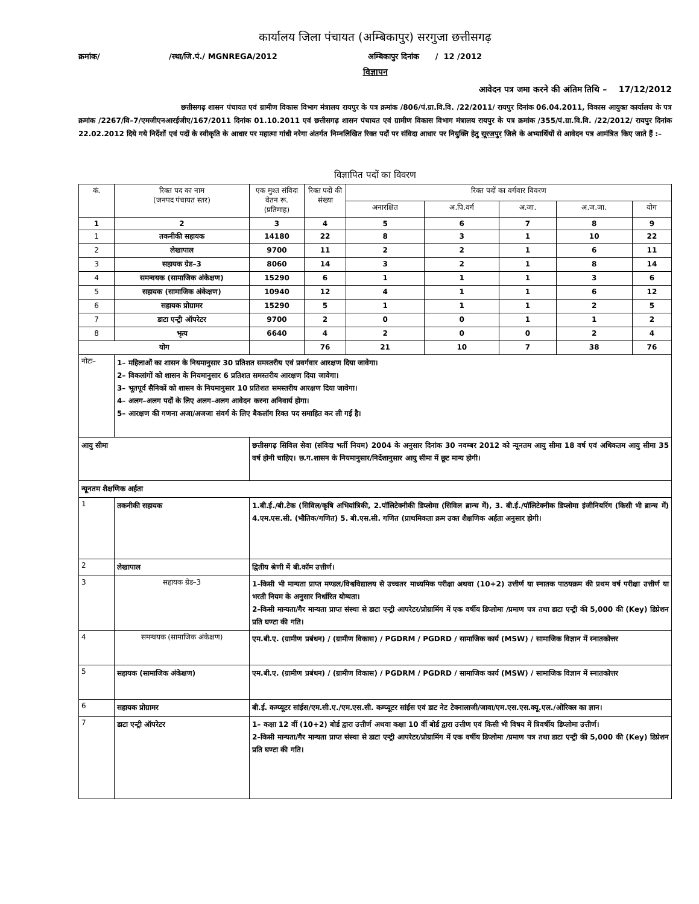कार्यालय जिला पंचायत (अम्बिकापुर) सरगुजा छत्तीसगढ़
क्रमांक/ /स्था/जि.पं./ MGNREGA/2012 अम्बिकापुर दिनांक / 12 /2012
विज्ञापन
आवेदन पत्र जमा करने की अंतिम तिथि – 17/12/2012
छत्तीसगढ़ शासन पंचायत एवं ग्रामीण विकास विभाग मंत्रालय रायपुर के पत्र क्रमांक /806/पं.ग्रा.वि.वि. /22/2011/ रायपुर दिनांक 06.04.2011, विकास आयुक्त कार्यालय के पत्र क्रमांक /2267/वि–7/एमजीएनआरईजीए/167/2011 दिनांक 01.10.2011 एवं छत्तीसगढ़ शासन पंचायत एवं ग्रामीण विकास विभाग मंत्रालय रायपुर के पत्र क्रमांक /355/पं.ग्रा.वि.वि. /22/2012/ रायपुर दिनांक 22.02.2012 दिये गये निर्देशों एवं पदों के स्वीकृति के आधार पर महात्मा गांधी नरेगा अंतर्गत निम्नलिखित रिक्त पदों पर संविदा आधार पर नियुक्ति हेतु सूरजपुर जिले के अभ्यार्थियों से आवेदन पत्र आमंत्रित किए जाते हैं :–
विज्ञापित पदों का विवरण
| कं. | रिक्त पद का नाम (जनपद पंचायत स्तर) | एक मुश्त संविदा वेतन रू. (प्रतिमाह) | रिक्त पदों की संख्या | रिक्त पदों का वर्गवार विवरण | | | | |
| --- | --- | --- | --- | --- | --- | --- | --- | --- |
| | | | | अनारक्षित | अ.पि.वर्ग | अ.जा. | अ.ज.जा. | योग |
| 1 | 2 | 3 | 4 | 5 | 6 | 7 | 8 | 9 |
| 1 | तकनीकी सहायक | 14180 | 22 | 8 | 3 | 1 | 10 | 22 |
| 2 | लेखापाल | 9700 | 11 | 2 | 2 | 1 | 6 | 11 |
| 3 | सहायक ग्रेड–3 | 8060 | 14 | 3 | 2 | 1 | 8 | 14 |
| 4 | समन्वयक (सामाजिक अंकेक्षण) | 15290 | 6 | 1 | 1 | 1 | 3 | 6 |
| 5 | सहायक (सामाजिक अंकेक्षण) | 10940 | 12 | 4 | 1 | 1 | 6 | 12 |
| 6 | सहायक प्रोग्रामर | 15290 | 5 | 1 | 1 | 1 | 2 | 5 |
| 7 | डाटा एन्ट्री ऑपरेटर | 9700 | 2 | 0 | 0 | 1 | 1 | 2 |
| 8 | भृत्य | 6640 | 4 | 2 | 0 | 0 | 2 | 4 |
| योग | | | 76 | 21 | 10 | 7 | 38 | 76 |
| नोटः– | 1– महिलाओं का शासन के नियमानुसार 30 प्रतिशत समस्तरीय एवं प्रवर्गवार आरक्षण दिया जावेगा। 2– विकलांगों को शासन के नियमानुसार 6 प्रतिशत समस्तरीय आरक्षण दिया जावेगा। 3– भूतपूर्व सैनिकों को शासन के नियमानुसार 10 प्रतिशत समस्तरीय आरक्षण दिया जावेगा। 4– अलग–अलग पदों के लिए अलग–अलग आवेदन करना अनिवार्य होगा। 5– आरक्षण की गणना अजा/अजजा संवर्ग के लिए बैकलॉग रिक्त पद समाहित कर ली गई है। | | | | | | | |
| आयु सीमा | | छत्तीसगढ़ सिविल सेवा (संविदा भर्ती नियम) 2004 के अनुसार दिनांक 30 नवम्बर 2012 को न्यूनतम आयु सीमा 18 वर्ष एवं अधिकतम आयु सीमा 35 वर्ष होनी चाहिए। छ.ग.शासन के नियमानुसार/निर्देशानुसार आयु सीमा में छूट मान्य होगी। | | | | | | |
| न्यूनतम शैक्षणिक अर्हता | | | | | | | | |
| 1 | तकनीकी सहायक | 1.बी.ई./बी.टेक (सिविल/कृषि अभियांत्रिकी, 2.पॉलिटेक्नीकी डिप्लोमा (सिविल ब्रान्च में), 3. बी.ई./पॉलिटेक्नीक डिप्लोमा इंजीनियरिंग (किसी भी ब्रान्च में) 4.एम.एस.सी. (भौतिक/गणित) 5. बी.एस.सी. गणित (प्राथमिकता क्रम उक्त शैक्षणिक अर्हता अनुसार होगी। | | | | | | |
| 2 | लेखापाल | द्वितीय श्रेणी में बी.कॉम उत्तीर्ण। | | | | | | |
| 3 | सहायक ग्रेड–3 | 1–किसी भी मान्यता प्राप्त मण्डल/विश्वविद्यालय से उच्चतर माध्यमिक परीक्षा अथवा (10+2) उत्तीर्ण या स्नातक पाठयक्रम की प्रथम वर्ष परीक्षा उत्तीर्ण या भरती नियम के अनुसार निर्धारित योग्यता। 2–किसी मान्यता/गैर मान्यता प्राप्त संस्था से डाटा एन्ट्री आपरेटर/प्रोग्रामिंग में एक वर्षीय डिप्लोमा /प्रमाण पत्र तथा डाटा एन्ट्री की 5,000 की (Key) डिप्रेशन प्रति घण्टा की गति। | | | | | | |
| 4 | समन्वयक (सामाजिक अंकेक्षण) | एम.बी.ए. (ग्रामीण प्रबंधन) / (ग्रामीण विकास) / PGDRM / PGDRD / सामाजिक कार्य (MSW) / सामाजिक विज्ञान में स्नातकोत्तर | | | | | | |
| 5 | सहायक (सामाजिक अंकेक्षण) | एम.बी.ए. (ग्रामीण प्रबंधन) / (ग्रामीण विकास) / PGDRM / PGDRD / सामाजिक कार्य (MSW) / सामाजिक विज्ञान में स्नातकोत्तर | | | | | | |
| 6 | सहायक प्रोग्रामर | बी.ई. कम्प्यूटर सांईस/एम.सी.ए./एम.एस.सी. कम्प्यूटर सांईस एवं डाट नेट टेक्नालाजी/जावा/एम.एस.एस.क्यू.एल./ओरिक्ल का ज्ञान। | | | | | | |
| 7 | डाटा एन्ट्री ऑपरेटर | 1– कक्षा 12 वीं (10+2) बोर्ड द्वारा उत्तीर्ण अथवा कक्षा 10 वीं बोर्ड द्वारा उत्तीण एवं किसी भी विषय में त्रिवर्षीय डिप्लोमा उत्तीर्ण। 2–किसी मान्यता/गैर मान्यता प्राप्त संस्था से डाटा एन्ट्री आपरेटर/प्रोग्रामिंग में एक वर्षीय डिप्लोमा /प्रमाण पत्र तथा डाटा एन्ट्री की 5,000 की (Key) डिप्रेशन प्रति घण्टा की गति। | | | | | | |